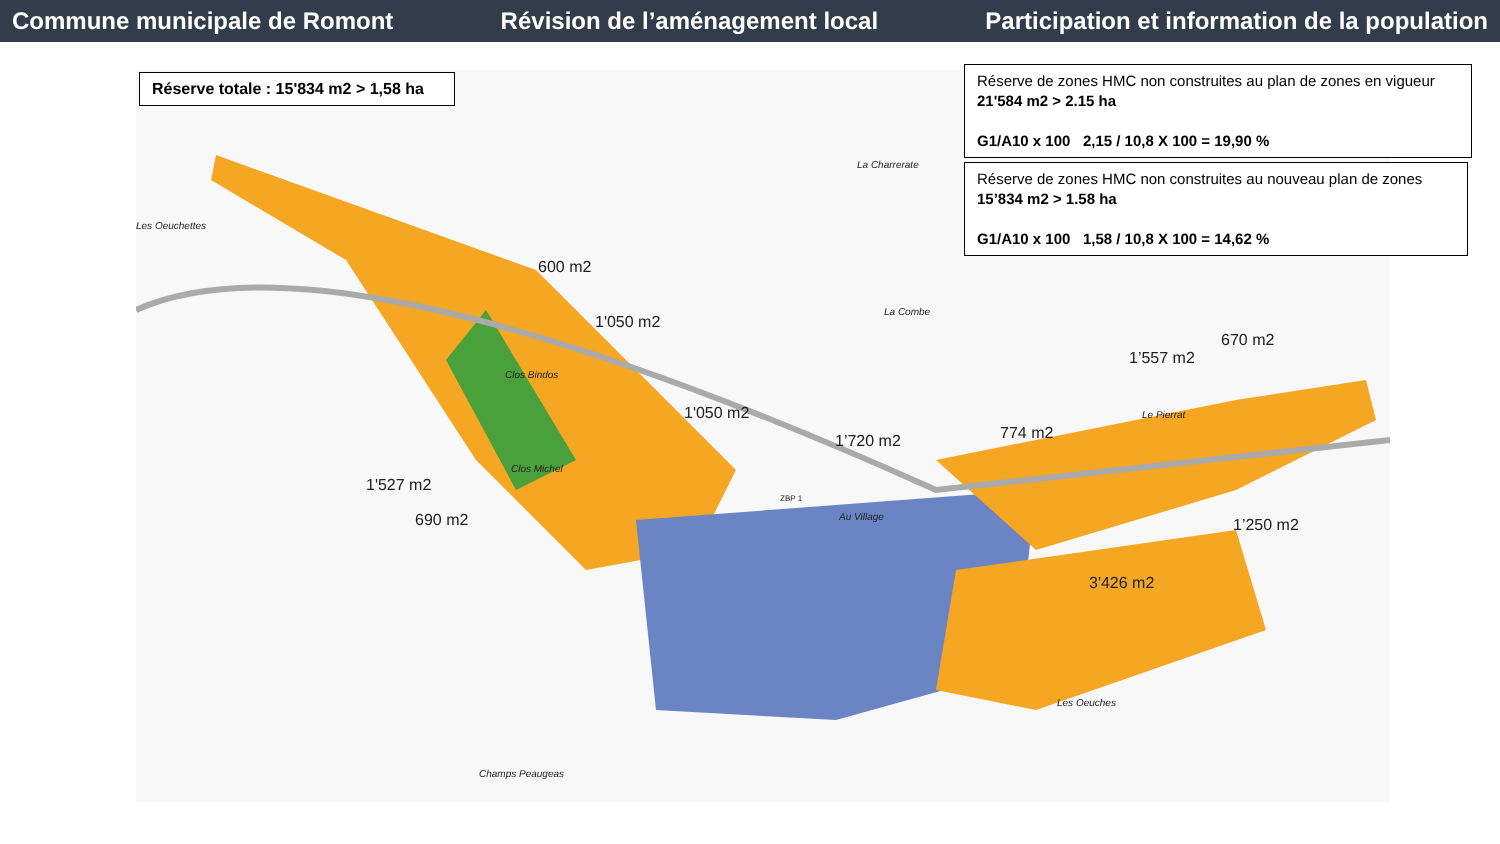Commune municipale de Romont Révision de l’aménagement local Participation et information de la population
Réserve totale : 15'834 m2 > 1,58 ha
Réserve de zones HMC non construites au plan de zones en vigueur
21'584 m2 > 2.15 ha
G1/A10 x 100 2,15 / 10,8 X 100 = 19,90 %
Réserve de zones HMC non construites au nouveau plan de zones
15’834 m2 > 1.58 ha
G1/A10 x 100 1,58 / 10,8 X 100 = 14,62 %
600 m2
1'050 m2
1'050 m2
1'527 m2
690 m2
1’720 m2 774 m2
1’557 m2
670 m2
1’250 m2
3'426 m2
Les Oeuchettes
La Charrerate
La Combe
Clos Bindos
Clos Michel
Au Village
Le Pierrat
Les Oeuches
Champs Peaugeas
ZBP 1